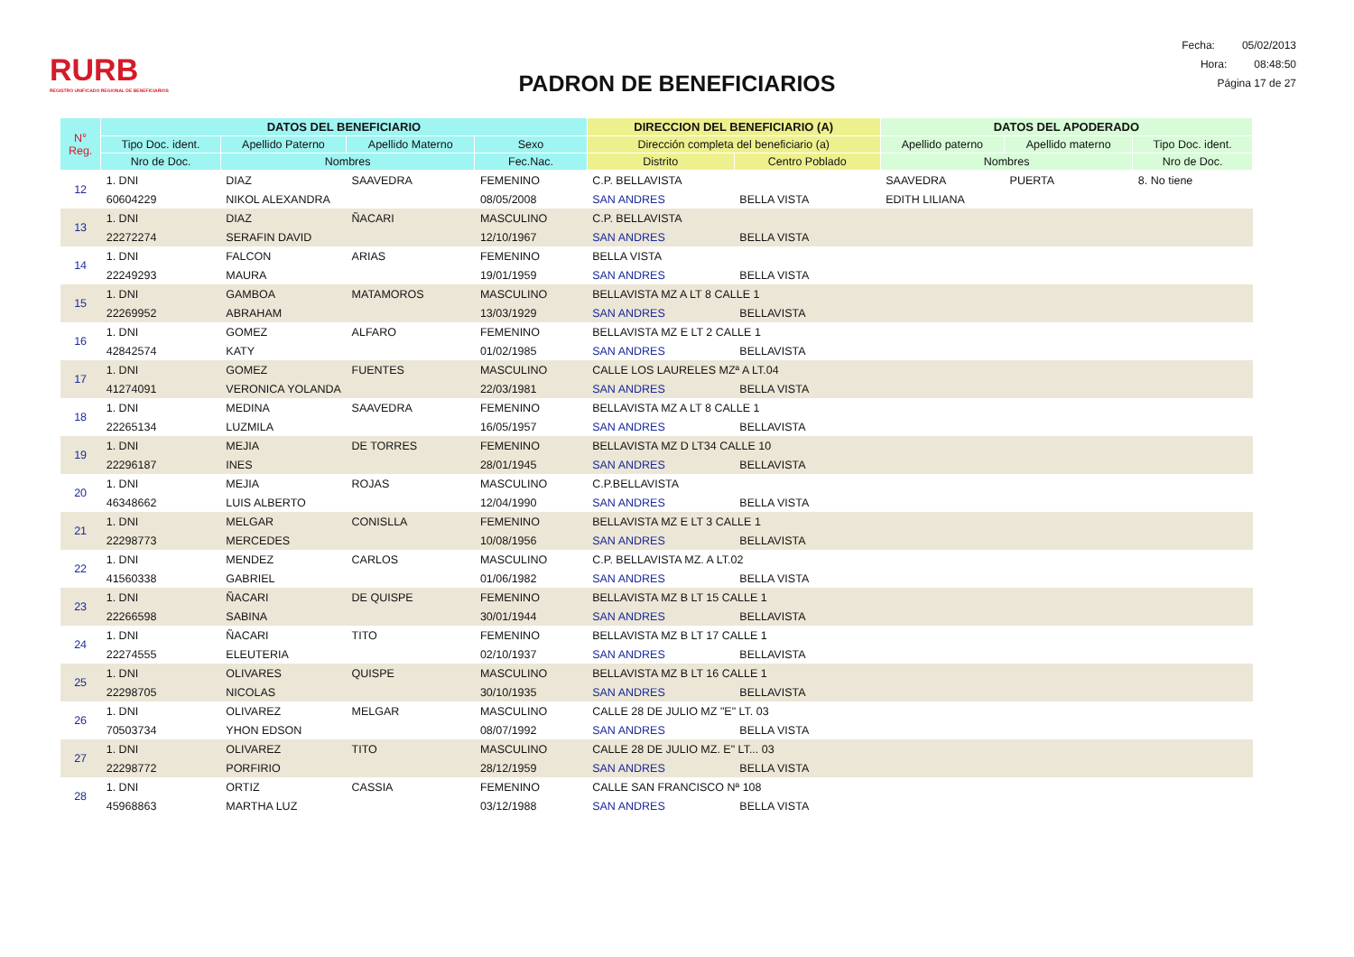RURB
REGISTRO UNIFICADO REGIONAL DE BENEFICIARIOS
PADRON DE BENEFICIARIOS
Fecha: 05/02/2013
Hora: 08:48:50
Página 17 de 27
| N° Reg. | DATOS DEL BENEFICIARIO | | | | DIRECCION DEL BENEFICIARIO (A) | | DATOS DEL APODERADO | | |
| --- | --- | --- | --- | --- | --- | --- | --- | --- | --- |
| | Tipo Doc. ident. | Apellido Paterno | Apellido Materno | Sexo | Dirección completa del beneficiario (a) | | Apellido paterno | Apellido materno | Tipo Doc. ident. |
| | Nro de Doc. | Nombres | | Fec.Nac. | Distrito | Centro Poblado | Nombres | | Nro de Doc. |
| 12 | 1. DNI | DIAZ | SAAVEDRA | FEMENINO | C.P. BELLAVISTA | | SAAVEDRA | PUERTA | 8. No tiene |
| | 60604229 | NIKOL ALEXANDRA | | 08/05/2008 | SAN ANDRES | BELLA VISTA | EDITH LILIANA | | |
| 13 | 1. DNI | DIAZ | ÑACARI | MASCULINO | C.P. BELLAVISTA | | | | |
| | 22272274 | SERAFIN DAVID | | 12/10/1967 | SAN ANDRES | BELLA VISTA | | | |
| 14 | 1. DNI | FALCON | ARIAS | FEMENINO | BELLA VISTA | | | | |
| | 22249293 | MAURA | | 19/01/1959 | SAN ANDRES | BELLA VISTA | | | |
| 15 | 1. DNI | GAMBOA | MATAMOROS | MASCULINO | BELLAVISTA MZ A LT 8 CALLE 1 | | | | |
| | 22269952 | ABRAHAM | | 13/03/1929 | SAN ANDRES | BELLAVISTA | | | |
| 16 | 1. DNI | GOMEZ | ALFARO | FEMENINO | BELLAVISTA MZ E LT 2 CALLE 1 | | | | |
| | 42842574 | KATY | | 01/02/1985 | SAN ANDRES | BELLAVISTA | | | |
| 17 | 1. DNI | GOMEZ | FUENTES | MASCULINO | CALLE LOS LAURELES MZª A LT.04 | | | | |
| | 41274091 | VERONICA YOLANDA | | 22/03/1981 | SAN ANDRES | BELLA VISTA | | | |
| 18 | 1. DNI | MEDINA | SAAVEDRA | FEMENINO | BELLAVISTA MZ A LT 8 CALLE 1 | | | | |
| | 22265134 | LUZMILA | | 16/05/1957 | SAN ANDRES | BELLAVISTA | | | |
| 19 | 1. DNI | MEJIA | DE TORRES | FEMENINO | BELLAVISTA MZ D LT34 CALLE 10 | | | | |
| | 22296187 | INES | | 28/01/1945 | SAN ANDRES | BELLAVISTA | | | |
| 20 | 1. DNI | MEJIA | ROJAS | MASCULINO | C.P.BELLAVISTA | | | | |
| | 46348662 | LUIS ALBERTO | | 12/04/1990 | SAN ANDRES | BELLA VISTA | | | |
| 21 | 1. DNI | MELGAR | CONISLLA | FEMENINO | BELLAVISTA MZ E LT 3 CALLE 1 | | | | |
| | 22298773 | MERCEDES | | 10/08/1956 | SAN ANDRES | BELLAVISTA | | | |
| 22 | 1. DNI | MENDEZ | CARLOS | MASCULINO | C.P. BELLAVISTA MZ. A LT.02 | | | | |
| | 41560338 | GABRIEL | | 01/06/1982 | SAN ANDRES | BELLA VISTA | | | |
| 23 | 1. DNI | ÑACARI | DE QUISPE | FEMENINO | BELLAVISTA MZ B LT 15 CALLE 1 | | | | |
| | 22266598 | SABINA | | 30/01/1944 | SAN ANDRES | BELLAVISTA | | | |
| 24 | 1. DNI | ÑACARI | TITO | FEMENINO | BELLAVISTA MZ B LT 17 CALLE 1 | | | | |
| | 22274555 | ELEUTERIA | | 02/10/1937 | SAN ANDRES | BELLAVISTA | | | |
| 25 | 1. DNI | OLIVARES | QUISPE | MASCULINO | BELLAVISTA MZ B LT 16 CALLE 1 | | | | |
| | 22298705 | NICOLAS | | 30/10/1935 | SAN ANDRES | BELLAVISTA | | | |
| 26 | 1. DNI | OLIVAREZ | MELGAR | MASCULINO | CALLE 28 DE JULIO MZ "E" LT. 03 | | | | |
| | 70503734 | YHON EDSON | | 08/07/1992 | SAN ANDRES | BELLA VISTA | | | |
| 27 | 1. DNI | OLIVAREZ | TITO | MASCULINO | CALLE 28 DE JULIO MZ. E" LT... 03 | | | | |
| | 22298772 | PORFIRIO | | 28/12/1959 | SAN ANDRES | BELLA VISTA | | | |
| 28 | 1. DNI | ORTIZ | CASSIA | FEMENINO | CALLE SAN FRANCISCO Nª 108 | | | | |
| | 45968863 | MARTHA LUZ | | 03/12/1988 | SAN ANDRES | BELLA VISTA | | | |